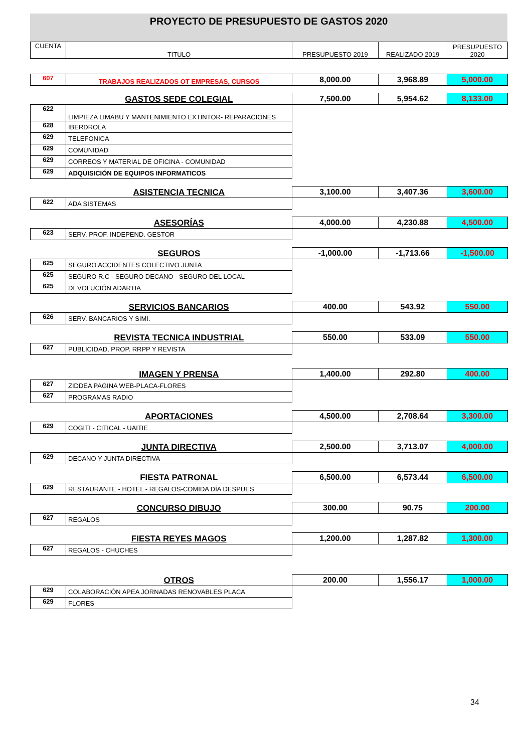PROYECTO DE PRESUPUESTO DE GASTOS 2020
| CUENTA | TITULO | PRESUPUESTO 2019 | REALIZADO 2019 | PRESUPUESTO 2020 |
| --- | --- | --- | --- | --- |
| 607 | TRABAJOS REALIZADOS OT EMPRESAS, CURSOS | 8,000.00 | 3,968.89 | 5,000.00 |
| | GASTOS SEDE COLEGIAL | 7,500.00 | 5,954.62 | 8,133.00 |
| 622 | LIMPIEZA LIMABU Y MANTENIMIENTO EXTINTOR- REPARACIONES | | | |
| 628 | IBERDROLA | | | |
| 629 | TELEFONICA | | | |
| 629 | COMUNIDAD | | | |
| 629 | CORREOS Y MATERIAL DE OFICINA - COMUNIDAD | | | |
| 629 | ADQUISICIÓN DE EQUIPOS INFORMATICOS | | | |
| | ASISTENCIA TECNICA | 3,100.00 | 3,407.36 | 3,600.00 |
| 622 | ADA SISTEMAS | | | |
| | ASESORÍAS | 4,000.00 | 4,230.88 | 4,500.00 |
| 623 | SERV. PROF. INDEPEND. GESTOR | | | |
| | SEGUROS | -1,000.00 | -1,713.66 | -1,500.00 |
| 625 | SEGURO ACCIDENTES COLECTIVO JUNTA | | | |
| 625 | SEGURO R.C - SEGURO DECANO - SEGURO DEL LOCAL | | | |
| 625 | DEVOLUCIÓN ADARTIA | | | |
| | SERVICIOS BANCARIOS | 400.00 | 543.92 | 550.00 |
| 626 | SERV. BANCARIOS Y SIMI. | | | |
| | REVISTA TECNICA INDUSTRIAL | 550.00 | 533.09 | 550.00 |
| 627 | PUBLICIDAD, PROP. RRPP Y REVISTA | | | |
| | IMAGEN Y PRENSA | 1,400.00 | 292.80 | 400.00 |
| 627 | ZIDDEA PAGINA WEB-PLACA-FLORES | | | |
| 627 | PROGRAMAS RADIO | | | |
| | APORTACIONES | 4,500.00 | 2,708.64 | 3,300.00 |
| 629 | COGITI - CITICAL - UAITIE | | | |
| | JUNTA DIRECTIVA | 2,500.00 | 3,713.07 | 4,000.00 |
| 629 | DECANO Y JUNTA DIRECTIVA | | | |
| | FIESTA PATRONAL | 6,500.00 | 6,573.44 | 6,500.00 |
| 629 | RESTAURANTE - HOTEL - REGALOS-COMIDA DÍA DESPUES | | | |
| | CONCURSO DIBUJO | 300.00 | 90.75 | 200.00 |
| 627 | REGALOS | | | |
| | FIESTA REYES MAGOS | 1,200.00 | 1,287.82 | 1,300.00 |
| 627 | REGALOS - CHUCHES | | | |
| | OTROS | 200.00 | 1,556.17 | 1,000.00 |
| 629 | COLABORACIÓN APEA JORNADAS RENOVABLES PLACA | | | |
| 629 | FLORES | | | |
34